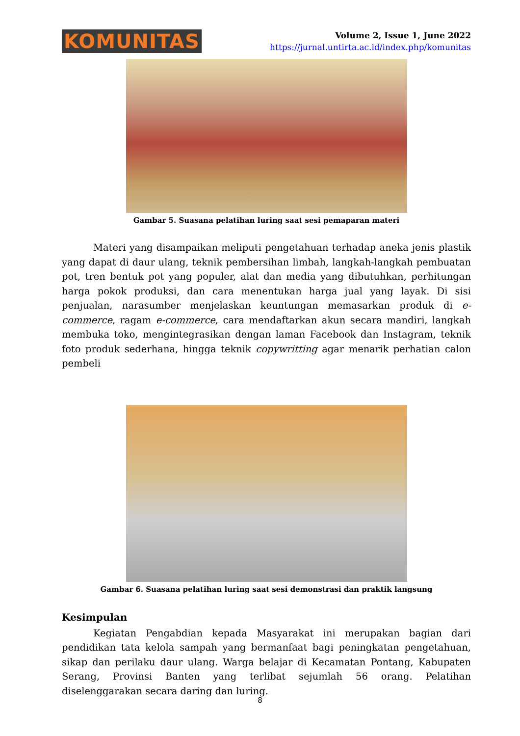KOMUNITAS
Volume 2, Issue 1, June 2022
https://jurnal.untirta.ac.id/index.php/komunitas
Gambar 5. Suasana pelatihan luring saat sesi pemaparan materi
Materi yang disampaikan meliputi pengetahuan terhadap aneka jenis plastik yang dapat di daur ulang, teknik pembersihan limbah, langkah-langkah pembuatan pot, tren bentuk pot yang populer, alat dan media yang dibutuhkan, perhitungan harga pokok produksi, dan cara menentukan harga jual yang layak. Di sisi penjualan, narasumber menjelaskan keuntungan memasarkan produk di e-commerce, ragam e-commerce, cara mendaftarkan akun secara mandiri, langkah membuka toko, mengintegrasikan dengan laman Facebook dan Instagram, teknik foto produk sederhana, hingga teknik copywritting agar menarik perhatian calon pembeli
Gambar 6. Suasana pelatihan luring saat sesi demonstrasi dan praktik langsung
Kesimpulan
Kegiatan Pengabdian kepada Masyarakat ini merupakan bagian dari pendidikan tata kelola sampah yang bermanfaat bagi peningkatan pengetahuan, sikap dan perilaku daur ulang. Warga belajar di Kecamatan Pontang, Kabupaten Serang, Provinsi Banten yang terlibat sejumlah 56 orang. Pelatihan diselenggarakan secara daring dan luring.
8